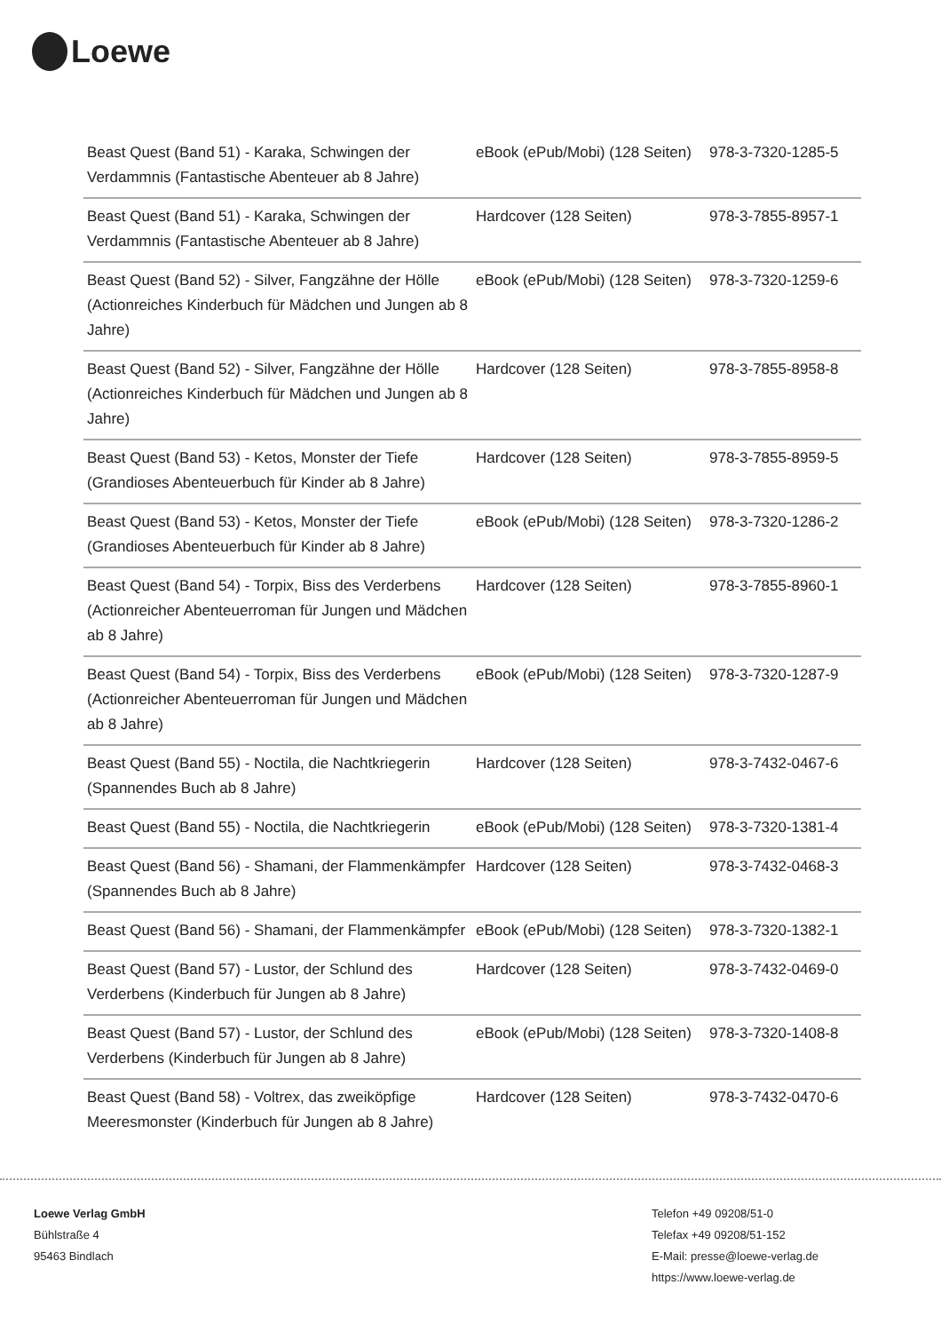Loewe
| Beast Quest (Band 51) - Karaka, Schwingen der Verdammnis (Fantastische Abenteuer ab 8 Jahre) | eBook (ePub/Mobi) (128 Seiten) | 978-3-7320-1285-5 |
| Beast Quest (Band 51) - Karaka, Schwingen der Verdammnis (Fantastische Abenteuer ab 8 Jahre) | Hardcover (128 Seiten) | 978-3-7855-8957-1 |
| Beast Quest (Band 52) - Silver, Fangzähne der Hölle (Actionreiches Kinderbuch für Mädchen und Jungen ab 8 Jahre) | eBook (ePub/Mobi) (128 Seiten) | 978-3-7320-1259-6 |
| Beast Quest (Band 52) - Silver, Fangzähne der Hölle (Actionreiches Kinderbuch für Mädchen und Jungen ab 8 Jahre) | Hardcover (128 Seiten) | 978-3-7855-8958-8 |
| Beast Quest (Band 53) - Ketos, Monster der Tiefe (Grandioses Abenteuerbuch für Kinder ab 8 Jahre) | Hardcover (128 Seiten) | 978-3-7855-8959-5 |
| Beast Quest (Band 53) - Ketos, Monster der Tiefe (Grandioses Abenteuerbuch für Kinder ab 8 Jahre) | eBook (ePub/Mobi) (128 Seiten) | 978-3-7320-1286-2 |
| Beast Quest (Band 54) - Torpix, Biss des Verderbens (Actionreicher Abenteuerroman für Jungen und Mädchen ab 8 Jahre) | Hardcover (128 Seiten) | 978-3-7855-8960-1 |
| Beast Quest (Band 54) - Torpix, Biss des Verderbens (Actionreicher Abenteuerroman für Jungen und Mädchen ab 8 Jahre) | eBook (ePub/Mobi) (128 Seiten) | 978-3-7320-1287-9 |
| Beast Quest (Band 55) - Noctila, die Nachtkriegerin (Spannendes Buch ab 8 Jahre) | Hardcover (128 Seiten) | 978-3-7432-0467-6 |
| Beast Quest (Band 55) - Noctila, die Nachtkriegerin | eBook (ePub/Mobi) (128 Seiten) | 978-3-7320-1381-4 |
| Beast Quest (Band 56) - Shamani, der Flammenkämpfer (Spannendes Buch ab 8 Jahre) | Hardcover (128 Seiten) | 978-3-7432-0468-3 |
| Beast Quest (Band 56) - Shamani, der Flammenkämpfer | eBook (ePub/Mobi) (128 Seiten) | 978-3-7320-1382-1 |
| Beast Quest (Band 57) - Lustor, der Schlund des Verderbens (Kinderbuch für Jungen ab 8 Jahre) | Hardcover (128 Seiten) | 978-3-7432-0469-0 |
| Beast Quest (Band 57) - Lustor, der Schlund des Verderbens (Kinderbuch für Jungen ab 8 Jahre) | eBook (ePub/Mobi) (128 Seiten) | 978-3-7320-1408-8 |
| Beast Quest (Band 58) - Voltrex, das zweiköpfige Meeresmonster (Kinderbuch für Jungen ab 8 Jahre) | Hardcover (128 Seiten) | 978-3-7432-0470-6 |
Loewe Verlag GmbH
Bühlstraße 4
95463 Bindlach
Telefon +49 09208/51-0
Telefax +49 09208/51-152
E-Mail: presse@loewe-verlag.de
https://www.loewe-verlag.de